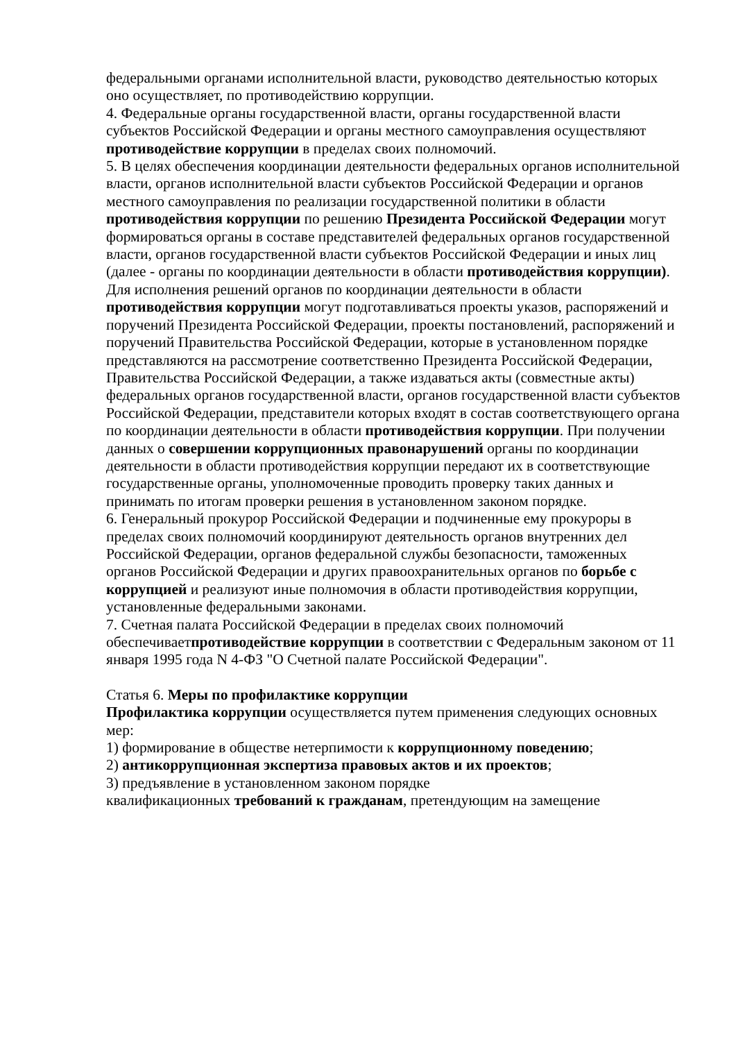федеральными органами исполнительной власти, руководство деятельностью которых оно осуществляет, по противодействию коррупции.
4. Федеральные органы государственной власти, органы государственной власти субъектов Российской Федерации и органы местного самоуправления осуществляют противодействие коррупции в пределах своих полномочий.
5. В целях обеспечения координации деятельности федеральных органов исполнительной власти, органов исполнительной власти субъектов Российской Федерации и органов местного самоуправления по реализации государственной политики в области противодействия коррупции по решению Президента Российской Федерации могут формироваться органы в составе представителей федеральных органов государственной власти, органов государственной власти субъектов Российской Федерации и иных лиц (далее - органы по координации деятельности в области противодействия коррупции). Для исполнения решений органов по координации деятельности в области противодействия коррупции могут подготавливаться проекты указов, распоряжений и поручений Президента Российской Федерации, проекты постановлений, распоряжений и поручений Правительства Российской Федерации, которые в установленном порядке представляются на рассмотрение соответственно Президента Российской Федерации, Правительства Российской Федерации, а также издаваться акты (совместные акты) федеральных органов государственной власти, органов государственной власти субъектов Российской Федерации, представители которых входят в состав соответствующего органа по координации деятельности в области противодействия коррупции. При получении данных о совершении коррупционных правонарушений органы по координации деятельности в области противодействия коррупции передают их в соответствующие государственные органы, уполномоченные проводить проверку таких данных и принимать по итогам проверки решения в установленном законом порядке.
6. Генеральный прокурор Российской Федерации и подчиненные ему прокуроры в пределах своих полномочий координируют деятельность органов внутренних дел Российской Федерации, органов федеральной службы безопасности, таможенных органов Российской Федерации и других правоохранительных органов по борьбе с коррупцией и реализуют иные полномочия в области противодействия коррупции, установленные федеральными законами.
7. Счетная палата Российской Федерации в пределах своих полномочий обеспечиваетпротиводействие коррупции в соответствии с Федеральным законом от 11 января 1995 года N 4-ФЗ "О Счетной палате Российской Федерации".
Статья 6. Меры по профилактике коррупции
Профилактика коррупции осуществляется путем применения следующих основных мер:
1) формирование в обществе нетерпимости к коррупционному поведению;
2) антикоррупционная экспертиза правовых актов и их проектов;
3) предъявление в установленном законом порядке
квалификационных требований к гражданам, претендующим на замещение